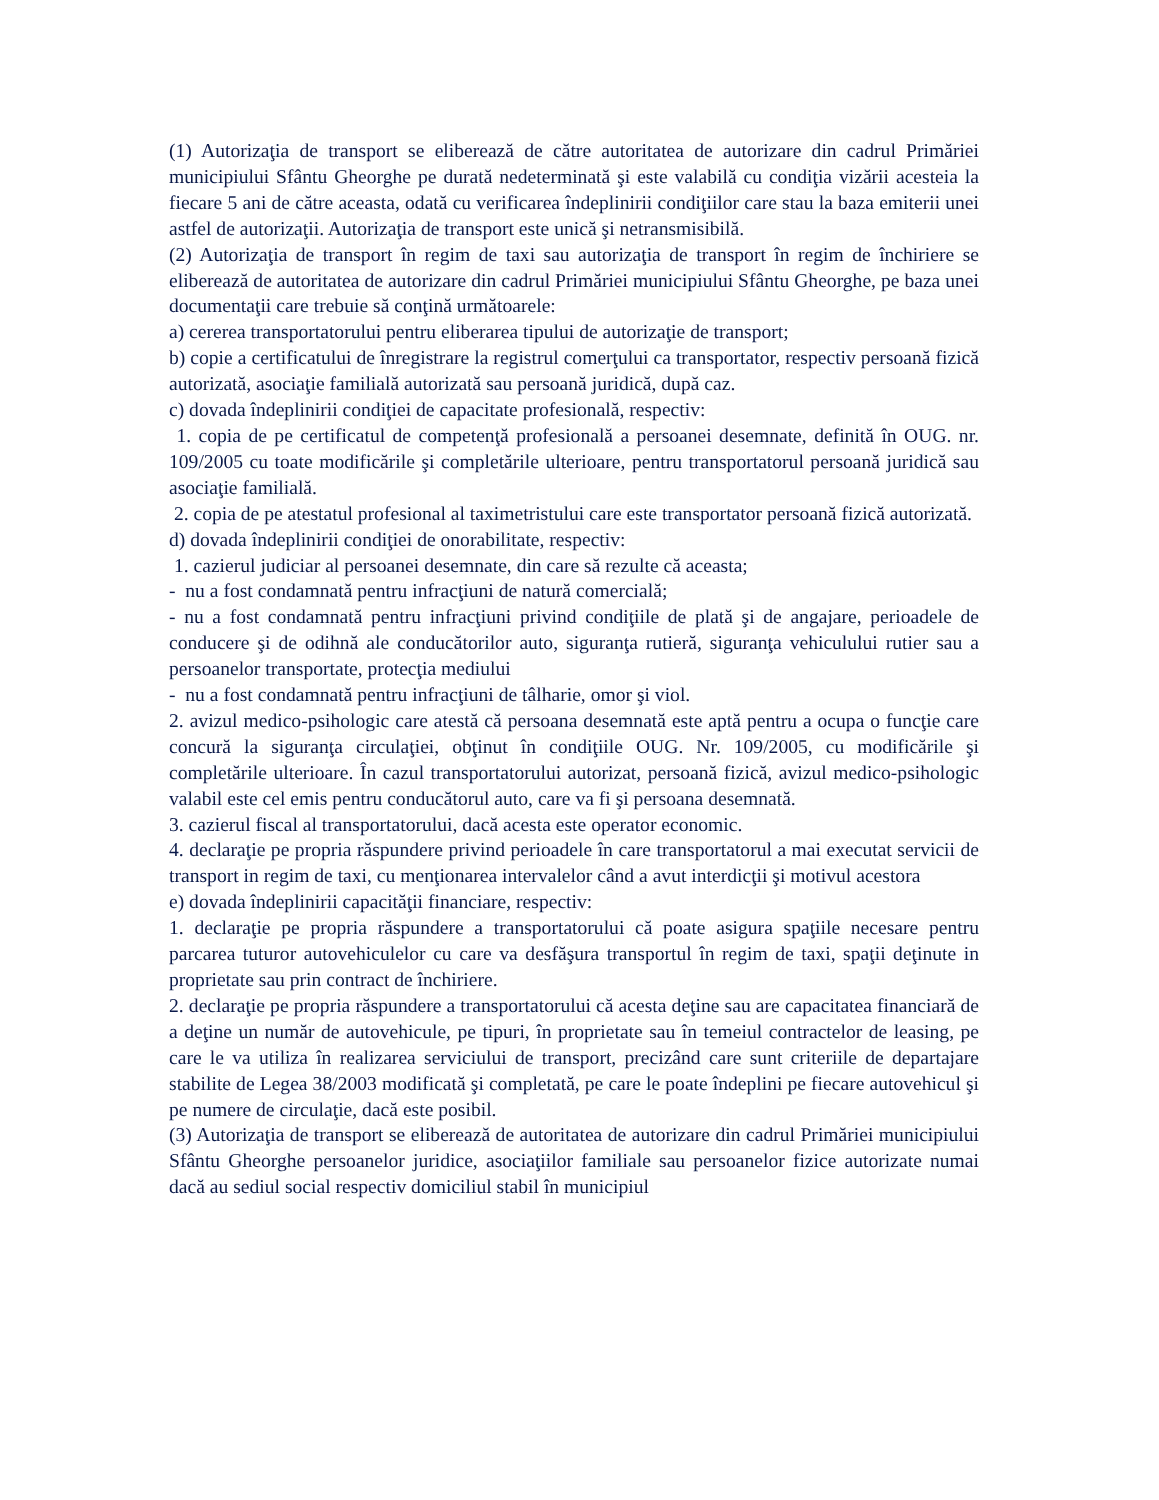(1) Autorizaţia de transport se eliberează de către autoritatea de autorizare din cadrul Primăriei municipiului Sfântu Gheorghe pe durată nedeterminată şi este valabilă cu condiţia vizării acesteia la fiecare 5 ani de către aceasta, odată cu verificarea îndeplinirii condiţiilor care stau la baza emiterii unei astfel de autorizaţii. Autorizaţia de transport este unică şi netransmisibilă.
(2) Autorizaţia de transport în regim de taxi sau autorizaţia de transport în regim de închiriere se eliberează de autoritatea de autorizare din cadrul Primăriei municipiului Sfântu Gheorghe, pe baza unei documentaţii care trebuie să conţină următoarele:
a) cererea transportatorului pentru eliberarea tipului de autorizaţie de transport;
b) copie a certificatului de înregistrare la registrul comerţului ca transportator, respectiv persoană fizică autorizată, asociaţie familială autorizată sau persoană juridică, după caz.
c) dovada îndeplinirii condiţiei de capacitate profesională, respectiv:
1. copia de pe certificatul de competenţă profesională a persoanei desemnate, definită în OUG. nr. 109/2005 cu toate modificările şi completările ulterioare, pentru transportatorul persoană juridică sau asociaţie familială.
2. copia de pe atestatul profesional al taximetristului care este transportator persoană fizică autorizată.
d) dovada îndeplinirii condiţiei de onorabilitate, respectiv:
1. cazierul judiciar al persoanei desemnate, din care să rezulte că aceasta;
- nu a fost condamnată pentru infracţiuni de natură comercială;
- nu a fost condamnată pentru infracţiuni privind condiţiile de plată şi de angajare, perioadele de conducere şi de odihnă ale conducătorilor auto, siguranţa rutieră, siguranţa vehiculului rutier sau a persoanelor transportate, protecţia mediului
- nu a fost condamnată pentru infracţiuni de tâlharie, omor şi viol.
2. avizul medico-psihologic care atestă că persoana desemnată este aptă pentru a ocupa o funcţie care concură la siguranţa circulaţiei, obţinut în condiţiile OUG. Nr. 109/2005, cu modificările şi completările ulterioare. În cazul transportatorului autorizat, persoană fizică, avizul medico-psihologic valabil este cel emis pentru conducătorul auto, care va fi şi persoana desemnată.
3. cazierul fiscal al transportatorului, dacă acesta este operator economic.
4. declaraţie pe propria răspundere privind perioadele în care transportatorul a mai executat servicii de transport in regim de taxi, cu menţionarea intervalelor când a avut interdicţii şi motivul acestora
e) dovada îndeplinirii capacităţii financiare, respectiv:
1. declaraţie pe propria răspundere a transportatorului că poate asigura spaţiile necesare pentru parcarea tuturor autovehiculelor cu care va desfăşura transportul în regim de taxi, spaţii deţinute in proprietate sau prin contract de închiriere.
2. declaraţie pe propria răspundere a transportatorului că acesta deţine sau are capacitatea financiară de a deţine un număr de autovehicule, pe tipuri, în proprietate sau în temeiul contractelor de leasing, pe care le va utiliza în realizarea serviciului de transport, precizând care sunt criteriile de departajare stabilite de Legea 38/2003 modificată şi completată, pe care le poate îndeplini pe fiecare autovehicul şi pe numere de circulaţie, dacă este posibil.
(3) Autorizaţia de transport se eliberează de autoritatea de autorizare din cadrul Primăriei municipiului Sfântu Gheorghe persoanelor juridice, asociaţiilor familiale sau persoanelor fizice autorizate numai dacă au sediul social respectiv domiciliul stabil în municipiul